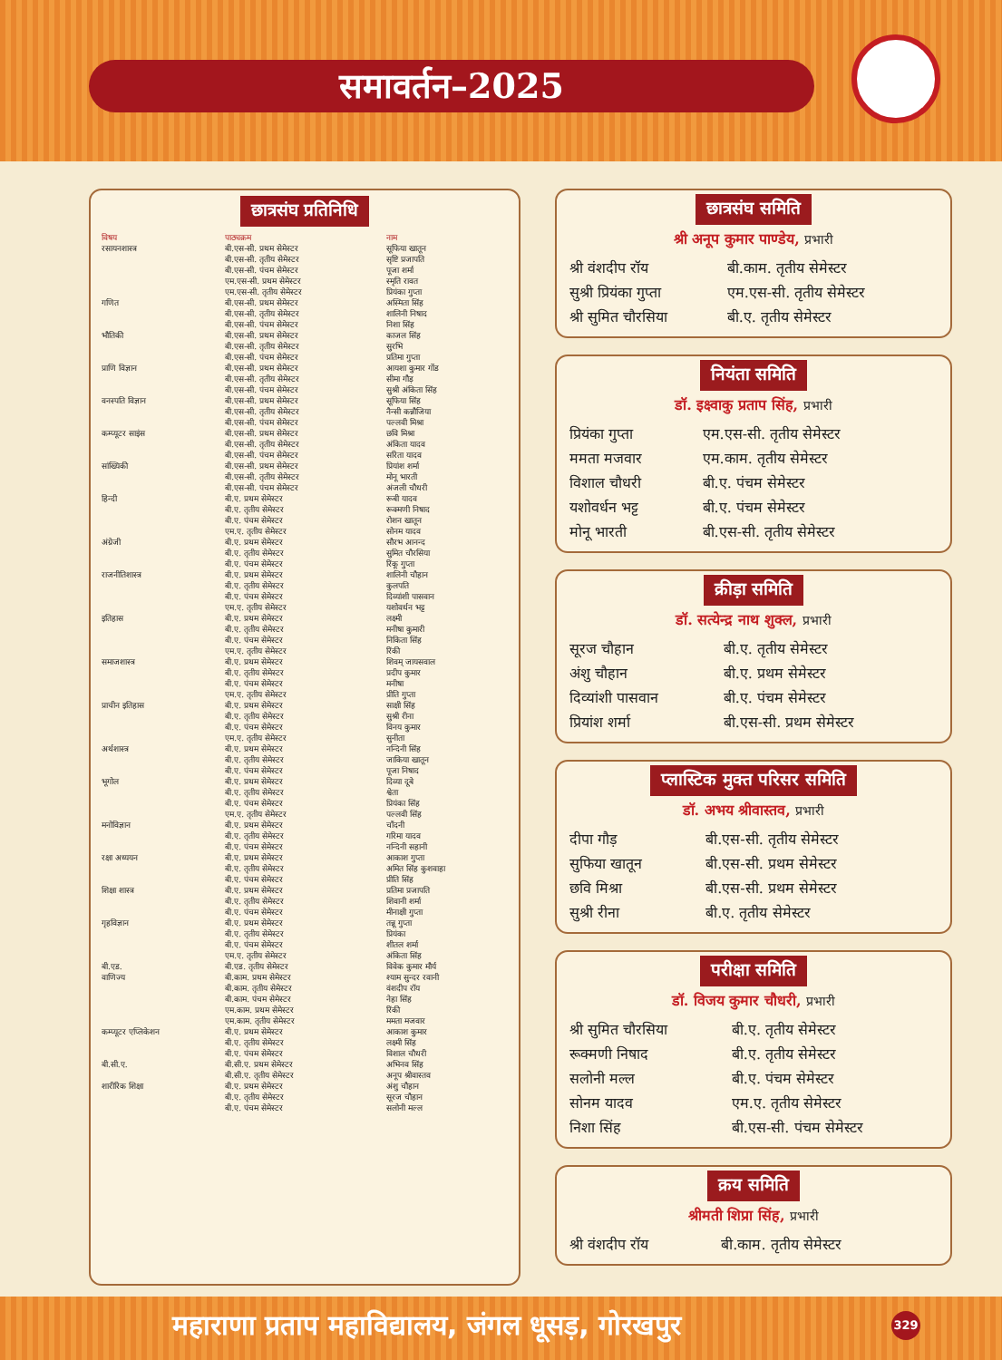समावर्तन–2025
छात्रसंघ प्रतिनिधि
| विषय | पाठ्यक्रम | नाम |
| --- | --- | --- |
| रसायनशास्त्र | बी.एस-सी. प्रथम सेमेस्टर | सूफिया खातून |
| | बी.एस-सी. तृतीय सेमेस्टर | सृष्टि प्रजापति |
| | बी.एस-सी. पंचम सेमेस्टर | पूजा शर्मा |
| | एम.एस-सी. प्रथम सेमेस्टर | स्मृति रावत |
| | एम.एस-सी. तृतीय सेमेस्टर | प्रियंका गुप्ता |
| गणित | बी.एस-सी. प्रथम सेमेस्टर | अस्मिता सिंह |
| | बी.एस-सी. तृतीय सेमेस्टर | शालिनी निषाद |
| | बी.एस-सी. पंचम सेमेस्टर | निशा सिंह |
| भौतिकी | बी.एस-सी. प्रथम सेमेस्टर | काजल सिंह |
| | बी.एस-सी. तृतीय सेमेस्टर | सुरभि |
| | बी.एस-सी. पंचम सेमेस्टर | प्रतिमा गुप्ता |
| प्राणि विज्ञान | बी.एस-सी. प्रथम सेमेस्टर | आयशा कुमार गोंड |
| | बी.एस-सी. तृतीय सेमेस्टर | सीमा गौड़ |
| | बी.एस-सी. पंचम सेमेस्टर | सुश्री अंकिता सिंह |
| वनस्पति विज्ञान | बी.एस-सी. प्रथम सेमेस्टर | सूफिया सिंह |
| | बी.एस-सी. तृतीय सेमेस्टर | नैन्सी कन्नौजिया |
| | बी.एस-सी. पंचम सेमेस्टर | पल्लवी मिश्रा |
| कम्प्यूटर साइंस | बी.एस-सी. प्रथम सेमेस्टर | छवि मिश्रा |
| | बी.एस-सी. तृतीय सेमेस्टर | अंकिता यादव |
| | बी.एस-सी. पंचम सेमेस्टर | सरिता यादव |
| सांख्यिकी | बी.एस-सी. प्रथम सेमेस्टर | प्रियांश शर्मा |
| | बी.एस-सी. तृतीय सेमेस्टर | मोनू भारती |
| | बी.एस-सी. पंचम सेमेस्टर | अंजली चौधरी |
| हिन्दी | बी.ए. प्रथम सेमेस्टर | रूबी यादव |
| | बी.ए. तृतीय सेमेस्टर | रूक्मणी निषाद |
| | बी.ए. पंचम सेमेस्टर | रोशन खातून |
| | एम.ए. तृतीय सेमेस्टर | सोनम यादव |
| अंग्रेजी | बी.ए. प्रथम सेमेस्टर | सौरभ आनन्द |
| | बी.ए. तृतीय सेमेस्टर | सुमित चौरसिया |
| | बी.ए. पंचम सेमेस्टर | रिंकू गुप्ता |
| राजनीतिशास्त्र | बी.ए. प्रथम सेमेस्टर | शालिनी चौहान |
| | बी.ए. तृतीय सेमेस्टर | कुलपति |
| | बी.ए. पंचम सेमेस्टर | दिव्यांशी पासवान |
| | एम.ए. तृतीय सेमेस्टर | यशोवर्धन भट्ट |
| इतिहास | बी.ए. प्रथम सेमेस्टर | लक्ष्मी |
| | बी.ए. तृतीय सेमेस्टर | मनीषा कुमारी |
| | बी.ए. पंचम सेमेस्टर | निकिता सिंह |
| | एम.ए. तृतीय सेमेस्टर | रिंकी |
| समाजशास्त्र | बी.ए. प्रथम सेमेस्टर | शिवम् जायसवाल |
| | बी.ए. तृतीय सेमेस्टर | प्रदीप कुमार |
| | बी.ए. पंचम सेमेस्टर | मनीषा |
| | एम.ए. तृतीय सेमेस्टर | प्रीति गुप्ता |
| प्राचीन इतिहास | बी.ए. प्रथम सेमेस्टर | साक्षी सिंह |
| | बी.ए. तृतीय सेमेस्टर | सुश्री रीना |
| | बी.ए. पंचम सेमेस्टर | विनय कुमार |
| | एम.ए. तृतीय सेमेस्टर | सुनीता |
| अर्थशास्त्र | बी.ए. प्रथम सेमेस्टर | नन्दिनी सिंह |
| | बी.ए. तृतीय सेमेस्टर | जाकिया खातून |
| | बी.ए. पंचम सेमेस्टर | पूजा निषाद |
| भूगोल | बी.ए. प्रथम सेमेस्टर | दिव्या दूबे |
| | बी.ए. तृतीय सेमेस्टर | श्वेता |
| | बी.ए. पंचम सेमेस्टर | प्रियंका सिंह |
| | एम.ए. तृतीय सेमेस्टर | पल्लवी सिंह |
| मनोविज्ञान | बी.ए. प्रथम सेमेस्टर | चाँदनी |
| | बी.ए. तृतीय सेमेस्टर | गरिमा यादव |
| | बी.ए. पंचम सेमेस्टर | नन्दिनी सहानी |
| रक्षा अध्ययन | बी.ए. प्रथम सेमेस्टर | आकाश गुप्ता |
| | बी.ए. तृतीय सेमेस्टर | अमित सिंह कुशवाहा |
| | बी.ए. पंचम सेमेस्टर | प्रीति सिंह |
| शिक्षा शास्त्र | बी.ए. प्रथम सेमेस्टर | प्रतिमा प्रजापति |
| | बी.ए. तृतीय सेमेस्टर | शिवानी शर्मा |
| | बी.ए. पंचम सेमेस्टर | मीनाक्षी गुप्ता |
| गृहविज्ञान | बी.ए. प्रथम सेमेस्टर | तन्नू गुप्ता |
| | बी.ए. तृतीय सेमेस्टर | प्रियंका |
| | बी.ए. पंचम सेमेस्टर | शीतल शर्मा |
| | एम.ए. तृतीय सेमेस्टर | अंकिता सिंह |
| बी.एड. | बी.एड. तृतीय सेमेस्टर | विवेक कुमार मौर्य |
| वाणिज्य | बी.काम. प्रथम सेमेस्टर | श्याम सुन्दर रवानी |
| | बी.काम. तृतीय सेमेस्टर | वंशदीप रॉय |
| | बी.काम. पंचम सेमेस्टर | नेहा सिंह |
| | एम.काम. प्रथम सेमेस्टर | रिंकी |
| | एम.काम. तृतीय सेमेस्टर | ममता मजवार |
| कम्प्यूटर एप्लिकेशन | बी.ए. प्रथम सेमेस्टर | आकाश कुमार |
| | बी.ए. तृतीय सेमेस्टर | लक्ष्मी सिंह |
| | बी.ए. पंचम सेमेस्टर | विशाल चौधरी |
| बी.सी.ए. | बी.सी.ए. प्रथम सेमेस्टर | अभिनव सिंह |
| | बी.सी.ए. तृतीय सेमेस्टर | अनूप श्रीवास्तव |
| शारीरिक शिक्षा | बी.ए. प्रथम सेमेस्टर | अंशु चौहान |
| | बी.ए. तृतीय सेमेस्टर | सूरज चौहान |
| | बी.ए. पंचम सेमेस्टर | सलोनी मल्ल |
छात्रसंघ समिति
श्री अनूप कुमार पाण्डेय, प्रभारी
| श्री वंशदीप रॉय | बी.काम. तृतीय सेमेस्टर |
| सुश्री प्रियंका गुप्ता | एम.एस-सी. तृतीय सेमेस्टर |
| श्री सुमित चौरसिया | बी.ए. तृतीय सेमेस्टर |
नियंता समिति
डॉ. इक्ष्वाकु प्रताप सिंह, प्रभारी
| प्रियंका गुप्ता | एम.एस-सी. तृतीय सेमेस्टर |
| ममता मजवार | एम.काम. तृतीय सेमेस्टर |
| विशाल चौधरी | बी.ए. पंचम सेमेस्टर |
| यशोवर्धन भट्ट | बी.ए. पंचम सेमेस्टर |
| मोनू भारती | बी.एस-सी. तृतीय सेमेस्टर |
क्रीड़ा समिति
डॉ. सत्येन्द्र नाथ शुक्ल, प्रभारी
| सूरज चौहान | बी.ए. तृतीय सेमेस्टर |
| अंशु चौहान | बी.ए. प्रथम सेमेस्टर |
| दिव्यांशी पासवान | बी.ए. पंचम सेमेस्टर |
| प्रियांश शर्मा | बी.एस-सी. प्रथम सेमेस्टर |
प्लास्टिक मुक्त परिसर समिति
डॉ. अभय श्रीवास्तव, प्रभारी
| दीपा गौड़ | बी.एस-सी. तृतीय सेमेस्टर |
| सुफिया खातून | बी.एस-सी. प्रथम सेमेस्टर |
| छवि मिश्रा | बी.एस-सी. प्रथम सेमेस्टर |
| सुश्री रीना | बी.ए. तृतीय सेमेस्टर |
परीक्षा समिति
डॉ. विजय कुमार चौधरी, प्रभारी
| श्री सुमित चौरसिया | बी.ए. तृतीय सेमेस्टर |
| रूक्मणी निषाद | बी.ए. तृतीय सेमेस्टर |
| सलोनी मल्ल | बी.ए. पंचम सेमेस्टर |
| सोनम यादव | एम.ए. तृतीय सेमेस्टर |
| निशा सिंह | बी.एस-सी. पंचम सेमेस्टर |
क्रय समिति
श्रीमती शिप्रा सिंह, प्रभारी
| श्री वंशदीप रॉय | बी.काम. तृतीय सेमेस्टर |
महाराणा प्रताप महाविद्यालय, जंगल धूसड़, गोरखपुर
329